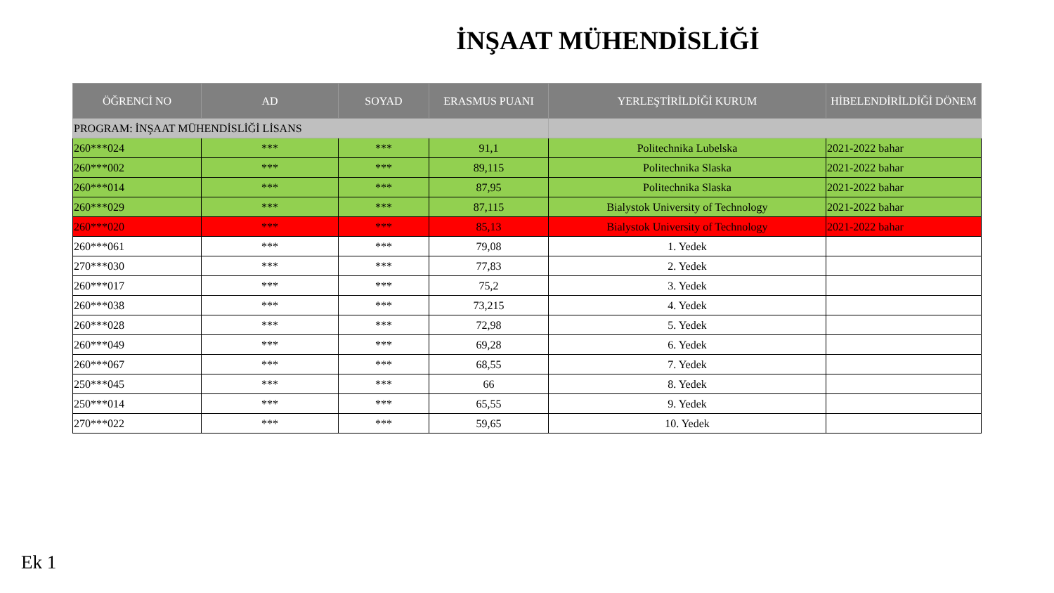İNŞAAT MÜHENDİSLİĞİ
| ÖĞRENCİ NO | AD | SOYAD | ERASMUS PUANI | YERLEŞTİRİLDİĞİ KURUM | HİBELENDİRİLDİĞİ DÖNEM |
| --- | --- | --- | --- | --- | --- |
| PROGRAM: İNŞAAT MÜHENDİSLİĞİ LİSANS | | | | | |
| 260***024 | *** | *** | 91,1 | Politechnika Lubelska | 2021-2022 bahar |
| 260***002 | *** | *** | 89,115 | Politechnika Slaska | 2021-2022 bahar |
| 260***014 | *** | *** | 87,95 | Politechnika Slaska | 2021-2022 bahar |
| 260***029 | *** | *** | 87,115 | Bialystok University of Technology | 2021-2022 bahar |
| 260***020 | *** | *** | 85,13 | Bialystok University of Technology | 2021-2022 bahar |
| 260***061 | *** | *** | 79,08 | 1. Yedek | |
| 270***030 | *** | *** | 77,83 | 2. Yedek | |
| 260***017 | *** | *** | 75,2 | 3. Yedek | |
| 260***038 | *** | *** | 73,215 | 4. Yedek | |
| 260***028 | *** | *** | 72,98 | 5. Yedek | |
| 260***049 | *** | *** | 69,28 | 6. Yedek | |
| 260***067 | *** | *** | 68,55 | 7. Yedek | |
| 250***045 | *** | *** | 66 | 8. Yedek | |
| 250***014 | *** | *** | 65,55 | 9. Yedek | |
| 270***022 | *** | *** | 59,65 | 10. Yedek | |
Ek 1